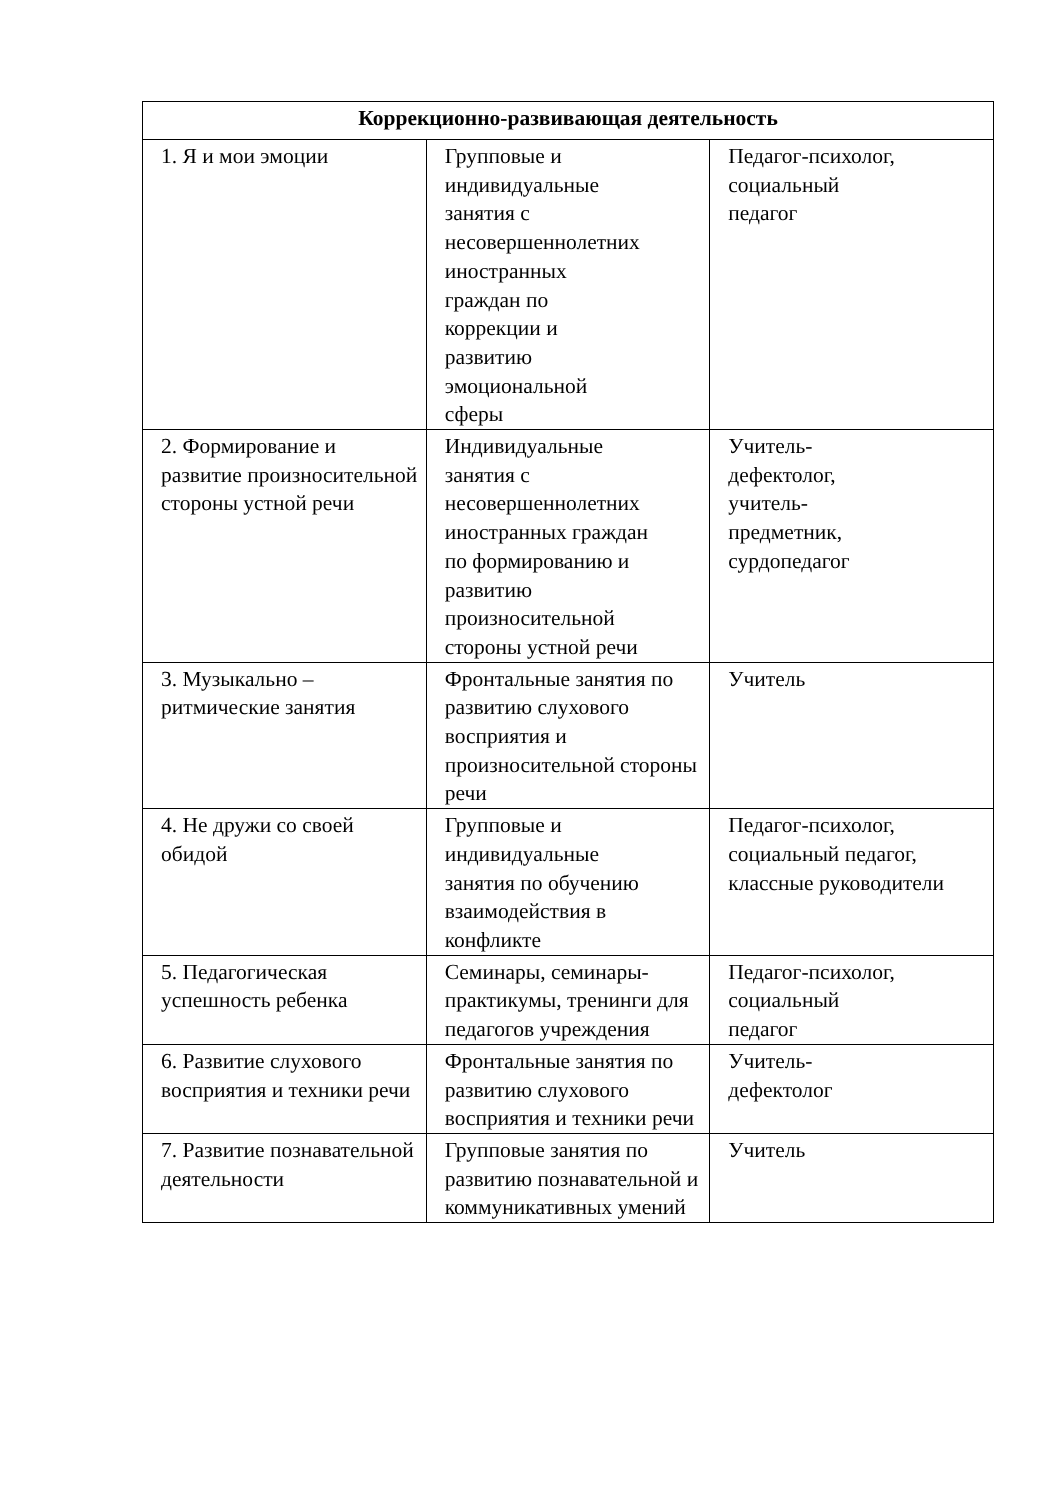| Коррекционно-развивающая деятельность | | |
| --- | --- | --- |
| 1. Я и мои эмоции | Групповые и индивидуальные занятия с несовершеннолетних иностранных граждан по коррекции и развитию эмоциональной сферы | Педагог-психолог, социальный педагог |
| 2. Формирование и развитие произносительной стороны устной речи | Индивидуальные занятия с несовершеннолетних иностранных граждан по формированию и развитию произносительной стороны устной речи | Учитель- дефектолог, учитель- предметник, сурдопедагог |
| 3. Музыкально – ритмические занятия | Фронтальные занятия по развитию слухового восприятия и произносительной стороны речи | Учитель |
| 4. Не дружи со своей обидой | Групповые и индивидуальные занятия по обучению взаимодействия в конфликте | Педагог-психолог, социальный педагог, классные руководители |
| 5. Педагогическая успешность ребенка | Семинары, семинары-практикумы, тренинги для педагогов учреждения | Педагог-психолог, социальный педагог |
| 6. Развитие слухового восприятия и техники речи | Фронтальные занятия по развитию слухового восприятия и техники речи | Учитель- дефектолог |
| 7. Развитие познавательной деятельности | Групповые занятия по развитию познавательной и коммуникативных умений | Учитель |